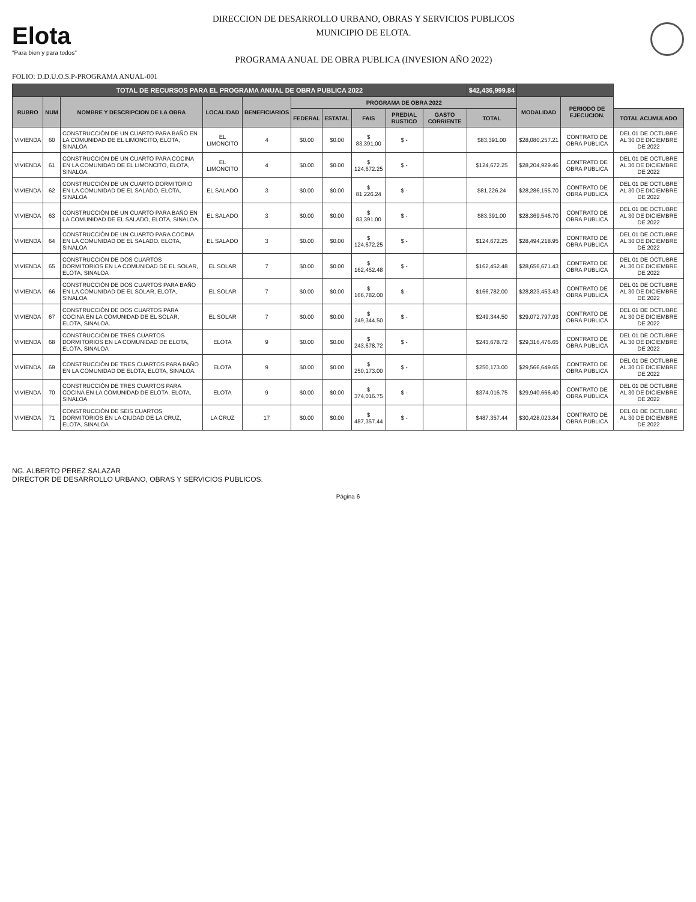Elota
"Para bien y para todos"
DIRECCION DE DESARROLLO URBANO, OBRAS Y SERVICIOS PUBLICOS
MUNICIPIO DE ELOTA.
PROGRAMA ANUAL DE OBRA PUBLICA (INVESION AÑO 2022)
FOLIO: D.D.U.O.S.P-PROGRAMA ANUAL-001
| TOTAL DE RECURSOS PARA EL PROGRAMA ANUAL DE OBRA PUBLICA 2022 | | | | | | | | | | $42,436,999.84 | | | |
| --- | --- | --- | --- | --- | --- | --- | --- | --- | --- | --- | --- | --- | --- |
| RUBRO | NUM | NOMBRE Y DESCRIPCION DE LA OBRA | LOCALIDAD | BENEFICIARIOS | PROGRAMA DE OBRA 2022 | | | | | | MODALIDAD | PERIODO DE EJECUCION. | |
| | | | | | FEDERAL | ESTATAL | FAIS | PREDIAL RUSTICO | GASTO CORRIENTE | TOTAL | | | TOTAL ACUMULADO |
| VIVIENDA | 60 | CONSTRUCCIÓN DE UN CUARTO PARA BAÑO EN LA COMUNIDAD DE EL LIMONCITO, ELOTA, SINALOA. | EL LIMONCITO | 4 | $0.00 | $0.00 | $ 83,391.00 | $ - | | $83,391.00 | $28,080,257.21 | CONTRATO DE OBRA PUBLICA | DEL 01 DE OCTUBRE AL 30 DE DICIEMBRE DE 2022 |
| VIVIENDA | 61 | CONSTRUCCIÓN DE UN CUARTO PARA COCINA EN LA COMUNIDAD DE EL LIMONCITO, ELOTA, SINALOA. | EL LIMONCITO | 4 | $0.00 | $0.00 | $ 124,672.25 | $ - | | $124,672.25 | $28,204,929.46 | CONTRATO DE OBRA PUBLICA | DEL 01 DE OCTUBRE AL 30 DE DICIEMBRE DE 2022 |
| VIVIENDA | 62 | CONSTRUCCIÓN DE UN CUARTO DORMITORIO EN LA COMUNIDAD DE EL SALADO, ELOTA, SINALOA | EL SALADO | 3 | $0.00 | $0.00 | $ 81,226.24 | $ - | | $81,226.24 | $28,286,155.70 | CONTRATO DE OBRA PUBLICA | DEL 01 DE OCTUBRE AL 30 DE DICIEMBRE DE 2022 |
| VIVIENDA | 63 | CONSTRUCCIÓN DE UN CUARTO PARA BAÑO EN LA COMUNIDAD DE EL SALADO, ELOTA, SINALOA. | EL SALADO | 3 | $0.00 | $0.00 | $ 83,391.00 | $ - | | $83,391.00 | $28,369,546.70 | CONTRATO DE OBRA PUBLICA | DEL 01 DE OCTUBRE AL 30 DE DICIEMBRE DE 2022 |
| VIVIENDA | 64 | CONSTRUCCIÓN DE UN CUARTO PARA COCINA EN LA COMUNIDAD DE EL SALADO, ELOTA, SINALOA. | EL SALADO | 3 | $0.00 | $0.00 | $ 124,672.25 | $ - | | $124,672.25 | $28,494,218.95 | CONTRATO DE OBRA PUBLICA | DEL 01 DE OCTUBRE AL 30 DE DICIEMBRE DE 2022 |
| VIVIENDA | 65 | CONSTRUCCIÓN DE DOS CUARTOS DORMITORIOS EN LA COMUNIDAD DE EL SOLAR, ELOTA, SINALOA | EL SOLAR | 7 | $0.00 | $0.00 | $ 162,452.48 | $ - | | $162,452.48 | $28,656,671.43 | CONTRATO DE OBRA PUBLICA | DEL 01 DE OCTUBRE AL 30 DE DICIEMBRE DE 2022 |
| VIVIENDA | 66 | CONSTRUCCIÓN DE DOS CUARTOS PARA BAÑO EN LA COMUNIDAD DE EL SOLAR, ELOTA, SINALOA. | EL SOLAR | 7 | $0.00 | $0.00 | $ 166,782.00 | $ - | | $166,782.00 | $28,823,453.43 | CONTRATO DE OBRA PUBLICA | DEL 01 DE OCTUBRE AL 30 DE DICIEMBRE DE 2022 |
| VIVIENDA | 67 | CONSTRUCCIÓN DE DOS CUARTOS PARA COCINA EN LA COMUNIDAD DE EL SOLAR, ELOTA, SINALOA. | EL SOLAR | 7 | $0.00 | $0.00 | $ 249,344.50 | $ - | | $249,344.50 | $29,072,797.93 | CONTRATO DE OBRA PUBLICA | DEL 01 DE OCTUBRE AL 30 DE DICIEMBRE DE 2022 |
| VIVIENDA | 68 | CONSTRUCCIÓN DE TRES CUARTOS DORMITORIOS EN LA COMUNIDAD DE ELOTA, ELOTA, SINALOA | ELOTA | 9 | $0.00 | $0.00 | $ 243,678.72 | $ - | | $243,678.72 | $29,316,476.65 | CONTRATO DE OBRA PUBLICA | DEL 01 DE OCTUBRE AL 30 DE DICIEMBRE DE 2022 |
| VIVIENDA | 69 | CONSTRUCCIÓN DE TRES CUARTOS PARA BAÑO EN LA COMUNIDAD DE ELOTA, ELOTA, SINALOA. | ELOTA | 9 | $0.00 | $0.00 | $ 250,173.00 | $ - | | $250,173.00 | $29,566,649.65 | CONTRATO DE OBRA PUBLICA | DEL 01 DE OCTUBRE AL 30 DE DICIEMBRE DE 2022 |
| VIVIENDA | 70 | CONSTRUCCIÓN DE TRES CUARTOS PARA COCINA EN LA COMUNIDAD DE ELOTA, ELOTA, SINALOA. | ELOTA | 9 | $0.00 | $0.00 | $ 374,016.75 | $ - | | $374,016.75 | $29,940,666.40 | CONTRATO DE OBRA PUBLICA | DEL 01 DE OCTUBRE AL 30 DE DICIEMBRE DE 2022 |
| VIVIENDA | 71 | CONSTRUCCIÓN DE SEIS CUARTOS DORMITORIOS EN LA CIUDAD DE LA CRUZ, ELOTA, SINALOA | LA CRUZ | 17 | $0.00 | $0.00 | $ 487,357.44 | $ - | | $487,357.44 | $30,428,023.84 | CONTRATO DE OBRA PUBLICA | DEL 01 DE OCTUBRE AL 30 DE DICIEMBRE DE 2022 |
NG. ALBERTO PEREZ SALAZAR
DIRECTOR DE DESARROLLO URBANO, OBRAS Y SERVICIOS PUBLICOS.
Página 6